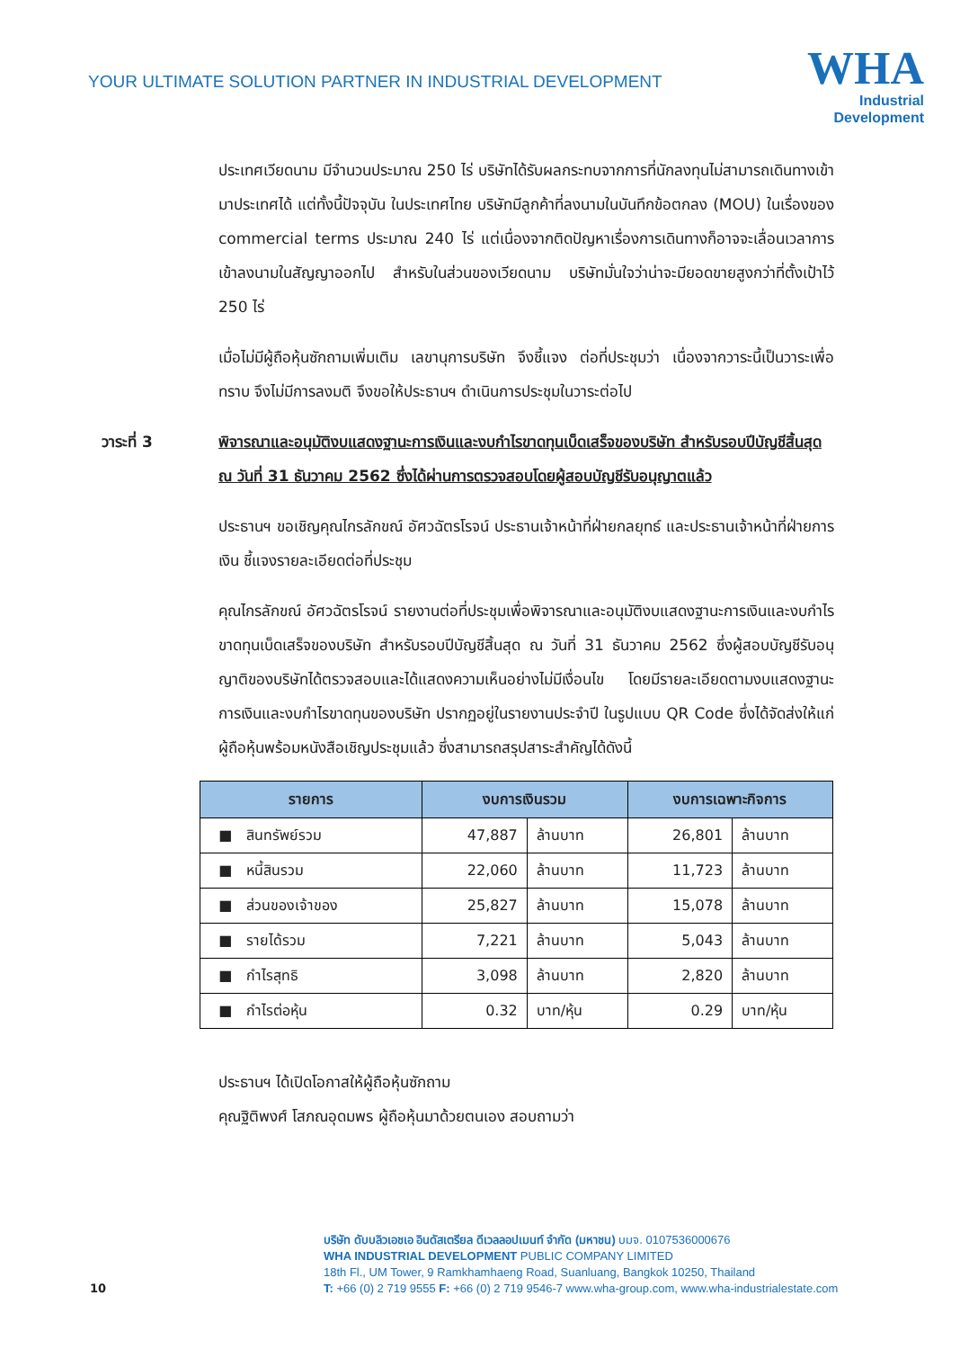YOUR ULTIMATE SOLUTION PARTNER IN INDUSTRIAL DEVELOPMENT
WHA
Industrial
Development
ประเทศเวียดนาม มีจำนวนประมาณ 250 ไร่ บริษัทได้รับผลกระทบจากการที่นักลงทุนไม่สามารถเดินทางเข้ามาประเทศได้ แต่ทั้งนี้ปัจจุบัน ในประเทศไทย บริษัทมีลูกค้าที่ลงนามในบันทึกข้อตกลง (MOU) ในเรื่องของ commercial terms ประมาณ 240 ไร่ แต่เนื่องจากติดปัญหาเรื่องการเดินทางก็อาจจะเลื่อนเวลาการเข้าลงนามในสัญญาออกไป สำหรับในส่วนของเวียดนาม บริษัทมั่นใจว่าน่าจะมียอดขายสูงกว่าที่ตั้งเป้าไว้ 250 ไร่
เมื่อไม่มีผู้ถือหุ้นซักถามเพิ่มเติม เลขานุการบริษัท จึงชี้แจง ต่อที่ประชุมว่า เนื่องจากวาระนี้เป็นวาระเพื่อทราบ จึงไม่มีการลงมติ จึงขอให้ประธานฯ ดำเนินการประชุมในวาระต่อไป
วาระที่ 3 พิจารณาและอนุมัติงบแสดงฐานะการเงินและงบกำไรขาดทุนเบ็ดเสร็จของบริษัท สำหรับรอบปีบัญชีสิ้นสุด ณ วันที่ 31 ธันวาคม 2562 ซึ่งได้ผ่านการตรวจสอบโดยผู้สอบบัญชีรับอนุญาตแล้ว
ประธานฯ ขอเชิญคุณไกรลักขณ์ อัศวฉัตรโรจน์ ประธานเจ้าหน้าที่ฝ่ายกลยุทธ์ และประธานเจ้าหน้าที่ฝ่ายการเงิน ชี้แจงรายละเอียดต่อที่ประชุม
คุณไกรลักขณ์ อัศวฉัตรโรจน์ รายงานต่อที่ประชุมเพื่อพิจารณาและอนุมัติงบแสดงฐานะการเงินและงบกำไรขาดทุนเบ็ดเสร็จของบริษัท สำหรับรอบปีบัญชีสิ้นสุด ณ วันที่ 31 ธันวาคม 2562 ซึ่งผู้สอบบัญชีรับอนุญาติของบริษัทได้ตรวจสอบและได้แสดงความเห็นอย่างไม่มีเงื่อนไข โดยมีรายละเอียดตามงบแสดงฐานะการเงินและงบกำไรขาดทุนของบริษัท ปรากฏอยู่ในรายงานประจำปี ในรูปแบบ QR Code ซึ่งได้จัดส่งให้แก่ผู้ถือหุ้นพร้อมหนังสือเชิญประชุมแล้ว ซึ่งสามารถสรุปสาระสำคัญได้ดังนี้
| รายการ | งบการเงินรวม | | งบการเฉพาะกิจการ | |
| --- | --- | --- | --- | --- |
| ■ สินทรัพย์รวม | 47,887 | ล้านบาท | 26,801 | ล้านบาท |
| ■ หนี้สินรวม | 22,060 | ล้านบาท | 11,723 | ล้านบาท |
| ■ ส่วนของเจ้าของ | 25,827 | ล้านบาท | 15,078 | ล้านบาท |
| ■ รายได้รวม | 7,221 | ล้านบาท | 5,043 | ล้านบาท |
| ■ กำไรสุทธิ | 3,098 | ล้านบาท | 2,820 | ล้านบาท |
| ■ กำไรต่อหุ้น | 0.32 | บาท/หุ้น | 0.29 | บาท/หุ้น |
ประธานฯ ได้เปิดโอกาสให้ผู้ถือหุ้นซักถาม
คุณฐิติพงศ์ โสภณอุดมพร ผู้ถือหุ้นมาด้วยตนเอง สอบถามว่า
บริษัท ดับบลิวเอชเอ อินดัสเตรียล ดีเวลลอปเมนท์ จำกัด (มหาชน) บมจ. 0107536000676
WHA INDUSTRIAL DEVELOPMENT PUBLIC COMPANY LIMITED
18th Fl., UM Tower, 9 Ramkhamhaeng Road, Suanluang, Bangkok 10250, Thailand
T: +66 (0) 2 719 9555 F: +66 (0) 2 719 9546-7 www.wha-group.com, www.wha-industrialestate.com
10